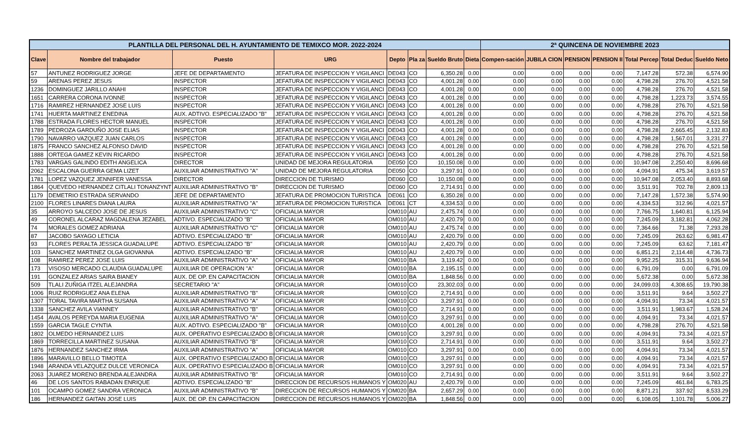| PLANTILLA DEL PERSONAL DEL H. AYUNTAMIENTO DE TEMIXCO MOR. 2022-2024 | | | | | | | | 2ª QUINCENA DE NOVIEMBRE 2023 | | | | | | |
| --- | --- | --- | --- | --- | --- | --- | --- | --- | --- | --- | --- | --- | --- | --- |
| Clave | Nombre del trabajador | Puesto | URG | Depto | Pla za | Sueldo Bruto | Dieta | Compen-sación | JUBILA CION | PENSION | PENSION II | Total Percep | Total Deduc | Sueldo Neto |
| 57 | ANTUNEZ RODRIGUEZ JORGE | JEFE DE DEPARTAMENTO | JEFATURA DE INSPECCION Y VIGILANCI | DE043 | CO | 6,350.28 | 0.00 | 0.00 | 0.00 | 0.00 | 0.00 | 7,147.28 | 572.38 | 6,574.90 |
| 59 | ARENAS PEREZ JESUS | INSPECTOR | JEFATURA DE INSPECCION Y VIGILANCI | DE043 | CO | 4,001.28 | 0.00 | 0.00 | 0.00 | 0.00 | 0.00 | 4,798.28 | 276.70 | 4,521.58 |
| 1236 | DOMINGUEZ JARILLO ANAHI | INSPECTOR | JEFATURA DE INSPECCION Y VIGILANCI | DE043 | CO | 4,001.28 | 0.00 | 0.00 | 0.00 | 0.00 | 0.00 | 4,798.28 | 276.70 | 4,521.58 |
| 1651 | CARRERA CORONA IVONNE | INSPECTOR | JEFATURA DE INSPECCION Y VIGILANCI | DE043 | CO | 4,001.28 | 0.00 | 0.00 | 0.00 | 0.00 | 0.00 | 4,798.28 | 1,223.73 | 3,574.55 |
| 1716 | RAMIREZ HERNANDEZ JOSE LUIS | INSPECTOR | JEFATURA DE INSPECCION Y VIGILANCI | DE043 | CO | 4,001.28 | 0.00 | 0.00 | 0.00 | 0.00 | 0.00 | 4,798.28 | 276.70 | 4,521.58 |
| 1741 | HUERTA MARTINEZ ENEDINA | AUX. ADTIVO. ESPECIALIZADO "B" | JEFATURA DE INSPECCION Y VIGILANCI | DE043 | CO | 4,001.28 | 0.00 | 0.00 | 0.00 | 0.00 | 0.00 | 4,798.28 | 276.70 | 4,521.58 |
| 1788 | ESTRADA FLORES HECTOR MANUEL | INSPECTOR | JEFATURA DE INSPECCION Y VIGILANCI | DE043 | CO | 4,001.28 | 0.00 | 0.00 | 0.00 | 0.00 | 0.00 | 4,798.28 | 276.70 | 4,521.58 |
| 1789 | PEDROZA GARDUÑO JOSE ELIAS | INSPECTOR | JEFATURA DE INSPECCION Y VIGILANCI | DE043 | CO | 4,001.28 | 0.00 | 0.00 | 0.00 | 0.00 | 0.00 | 4,798.28 | 2,665.45 | 2,132.83 |
| 1790 | NAVARRO VAZQUEZ JUAN CARLOS | INSPECTOR | JEFATURA DE INSPECCION Y VIGILANCI | DE043 | CO | 4,001.28 | 0.00 | 0.00 | 0.00 | 0.00 | 0.00 | 4,798.28 | 1,567.01 | 3,231.27 |
| 1875 | FRANCO SANCHEZ ALFONSO DAVID | INSPECTOR | JEFATURA DE INSPECCION Y VIGILANCI | DE043 | CO | 4,001.28 | 0.00 | 0.00 | 0.00 | 0.00 | 0.00 | 4,798.28 | 276.70 | 4,521.58 |
| 1888 | ORTEGA GAMEZ KEVIN RICARDO | INSPECTOR | JEFATURA DE INSPECCION Y VIGILANCI | DE043 | CO | 4,001.28 | 0.00 | 0.00 | 0.00 | 0.00 | 0.00 | 4,798.28 | 276.70 | 4,521.58 |
| 1783 | VARGAS GALINDO EDITH ANGELICA | DIRECTOR | UNIDAD DE MEJORA REGULATORIA | DE050 | CO | 10,150.08 | 0.00 | 0.00 | 0.00 | 0.00 | 0.00 | 10,947.08 | 2,250.40 | 8,696.68 |
| 2062 | ESCALONA GUERRA GEMA LIZET | AUXILIAR ADMINISTRATIVO "A" | UNIDAD DE MEJORA REGULATORIA | DE050 | CO | 3,297.91 | 0.00 | 0.00 | 0.00 | 0.00 | 0.00 | 4,094.91 | 475.34 | 3,619.57 |
| 1781 | LOPEZ VAZQUEZ JENNIFER VANESSA | DIRECTOR | DIRECCION DE TURISMO | DE060 | CO | 10,150.08 | 0.00 | 0.00 | 0.00 | 0.00 | 0.00 | 10,947.08 | 2,053.40 | 8,893.68 |
| 1864 | QUEVEDO HERNANDEZ CITLALI TONANZYNT | AUXILIAR ADMINISTRATIVO "B" | DIRECCION DE TURISMO | DE060 | CO | 2,714.91 | 0.00 | 0.00 | 0.00 | 0.00 | 0.00 | 3,511.91 | 702.78 | 2,809.13 |
| 1179 | DEMETRIO ESTRADA SERVANDO | JEFE DE DEPARTAMENTO | JEFATURA DE PROMOCION TURISTICA | DE061 | CO | 6,350.28 | 0.00 | 0.00 | 0.00 | 0.00 | 0.00 | 7,147.28 | 1,572.38 | 5,574.90 |
| 2100 | FLORES LINARES DIANA LAURA | AUXILIAR ADMINISTRATIVO "A" | JEFATURA DE PROMOCION TURISTICA | DE061 | CT | 4,334.53 | 0.00 | 0.00 | 0.00 | 0.00 | 0.00 | 4,334.53 | 312.96 | 4,021.57 |
| 35 | ARROYO SALCEDO JOSE DE JESUS | AUXILIAR ADMINISTRATIVO "C" | OFICIALIA MAYOR | OM010 | AU | 2,475.74 | 0.00 | 0.00 | 0.00 | 0.00 | 0.00 | 7,766.75 | 1,640.81 | 6,125.94 |
| 49 | CORONEL ALCARAZ MAGDALENA JEZABEL | ADTIVO. ESPECIALIZADO "B" | OFICIALIA MAYOR | OM010 | AU | 2,420.79 | 0.00 | 0.00 | 0.00 | 0.00 | 0.00 | 7,245.09 | 3,182.81 | 4,062.28 |
| 74 | MORALES GOMEZ ADRIANA | AUXILIAR ADMINISTRATIVO "C" | OFICIALIA MAYOR | OM010 | AU | 2,475.74 | 0.00 | 0.00 | 0.00 | 0.00 | 0.00 | 7,364.66 | 71.38 | 7,293.28 |
| 87 | JACOBO SAYAGO LETICIA | ADTIVO. ESPECIALIZADO "B" | OFICIALIA MAYOR | OM010 | AU | 2,420.79 | 0.00 | 0.00 | 0.00 | 0.00 | 0.00 | 7,245.09 | 263.62 | 6,981.47 |
| 93 | FLORES PERALTA JESSICA GUADALUPE | ADTIVO. ESPECIALIZADO "B" | OFICIALIA MAYOR | OM010 | AU | 2,420.79 | 0.00 | 0.00 | 0.00 | 0.00 | 0.00 | 7,245.09 | 63.62 | 7,181.47 |
| 103 | SANCHEZ MARTINEZ OLGA GIOVANNA | ADTIVO. ESPECIALIZADO "B" | OFICIALIA MAYOR | OM010 | AU | 2,420.79 | 0.00 | 0.00 | 0.00 | 0.00 | 0.00 | 6,851.21 | 2,114.48 | 4,736.73 |
| 108 | RAMIREZ PEREZ JOSE LUIS | AUXILIAR ADMINISTRATIVO "A" | OFICIALIA MAYOR | OM010 | BA | 3,119.42 | 0.00 | 0.00 | 0.00 | 0.00 | 0.00 | 9,952.25 | 315.31 | 9,636.94 |
| 173 | VISOSO MERCADO CLAUDIA GUADALUPE | AUXILIAR DE OPERACION "A" | OFICIALIA MAYOR | OM010 | BA | 2,195.15 | 0.00 | 0.00 | 0.00 | 0.00 | 0.00 | 6,791.09 | 0.00 | 6,791.09 |
| 191 | GONZALEZ ARIAS SAIRA BIANEY | AUX. DE OP. EN CAPACITACION | OFICIALIA MAYOR | OM010 | BA | 1,848.56 | 0.00 | 0.00 | 0.00 | 0.00 | 0.00 | 5,672.38 | 0.00 | 5,672.38 |
| 509 | TLALI ZUÑIGA ITZEL ALEJANDRA | SECRETARIO "A" | OFICIALIA MAYOR | OM010 | CO | 23,302.03 | 0.00 | 0.00 | 0.00 | 0.00 | 0.00 | 24,099.03 | 4,308.65 | 19,790.38 |
| 1006 | RUIZ RODRIGUEZ ANA ELENA | AUXILIAR ADMINISTRATIVO "B" | OFICIALIA MAYOR | OM010 | CO | 2,714.91 | 0.00 | 0.00 | 0.00 | 0.00 | 0.00 | 3,511.91 | 9.64 | 3,502.27 |
| 1307 | TORAL TAVIRA MARTHA SUSANA | AUXILIAR ADMINISTRATIVO "A" | OFICIALIA MAYOR | OM010 | CO | 3,297.91 | 0.00 | 0.00 | 0.00 | 0.00 | 0.00 | 4,094.91 | 73.34 | 4,021.57 |
| 1338 | SANCHEZ AVILA VIANNEY | AUXILIAR ADMINISTRATIVO "B" | OFICIALIA MAYOR | OM010 | CO | 2,714.91 | 0.00 | 0.00 | 0.00 | 0.00 | 0.00 | 3,511.91 | 1,983.67 | 1,528.24 |
| 1454 | AVALOS PEREYDA MARIA EUGENIA | AUXILIAR ADMINISTRATIVO "A" | OFICIALIA MAYOR | OM010 | CO | 3,297.91 | 0.00 | 0.00 | 0.00 | 0.00 | 0.00 | 4,094.91 | 73.34 | 4,021.57 |
| 1559 | GARCIA TAGLE CYNTIA | AUX. ADTIVO. ESPECIALIZADO "B" | OFICIALIA MAYOR | OM010 | CO | 4,001.28 | 0.00 | 0.00 | 0.00 | 0.00 | 0.00 | 4,798.28 | 276.70 | 4,521.58 |
| 1802 | OLMEDO HERNANDEZ LUIS | AUX. OPERATIVO ESPECIALIZADO B | OFICIALIA MAYOR | OM010 | CO | 3,297.91 | 0.00 | 0.00 | 0.00 | 0.00 | 0.00 | 4,094.91 | 73.34 | 4,021.57 |
| 1869 | TORRECILLA MARTINEZ SUSANA | AUXILIAR ADMINISTRATIVO "B" | OFICIALIA MAYOR | OM010 | CO | 2,714.91 | 0.00 | 0.00 | 0.00 | 0.00 | 0.00 | 3,511.91 | 9.64 | 3,502.27 |
| 1876 | HERNANDEZ SANCHEZ IRMA | AUXILIAR ADMINISTRATIVO "A" | OFICIALIA MAYOR | OM010 | CO | 3,297.91 | 0.00 | 0.00 | 0.00 | 0.00 | 0.00 | 4,094.91 | 73.34 | 4,021.57 |
| 1896 | MARAVILLO BELLO TIMOTEA | AUX. OPERATIVO ESPECIALIZADO B | OFICIALIA MAYOR | OM010 | CO | 3,297.91 | 0.00 | 0.00 | 0.00 | 0.00 | 0.00 | 4,094.91 | 73.34 | 4,021.57 |
| 1948 | ARANDA VELAZQUEZ DULCE VERONICA | AUX. OPERATIVO ESPECIALIZADO B | OFICIALIA MAYOR | OM010 | CO | 3,297.91 | 0.00 | 0.00 | 0.00 | 0.00 | 0.00 | 4,094.91 | 73.34 | 4,021.57 |
| 2063 | JUAREZ MORENO BRENDA ALEJANDRA | AUXILIAR ADMINISTRATIVO "B" | OFICIALIA MAYOR | OM010 | CO | 2,714.91 | 0.00 | 0.00 | 0.00 | 0.00 | 0.00 | 3,511.91 | 9.64 | 3,502.27 |
| 46 | DE LOS SANTOS RABADAN ENRIQUE | ADTIVO. ESPECIALIZADO "B" | DIRECCION DE RECURSOS HUMANOS Y | OM020 | AU | 2,420.79 | 0.00 | 0.00 | 0.00 | 0.00 | 0.00 | 7,245.09 | 461.84 | 6,783.25 |
| 101 | OCAMPO GOMEZ SANDRA VERONICA | AUXILIAR ADMINISTRATIVO "B" | DIRECCION DE RECURSOS HUMANOS Y | OM020 | BA | 2,657.29 | 0.00 | 0.00 | 0.00 | 0.00 | 0.00 | 8,871.21 | 337.92 | 8,533.29 |
| 186 | HERNANDEZ GAITAN JOSE LUIS | AUX. DE OP. EN CAPACITACION | DIRECCION DE RECURSOS HUMANOS Y | OM020 | BA | 1,848.56 | 0.00 | 0.00 | 0.00 | 0.00 | 0.00 | 6,108.05 | 1,101.78 | 5,006.27 |